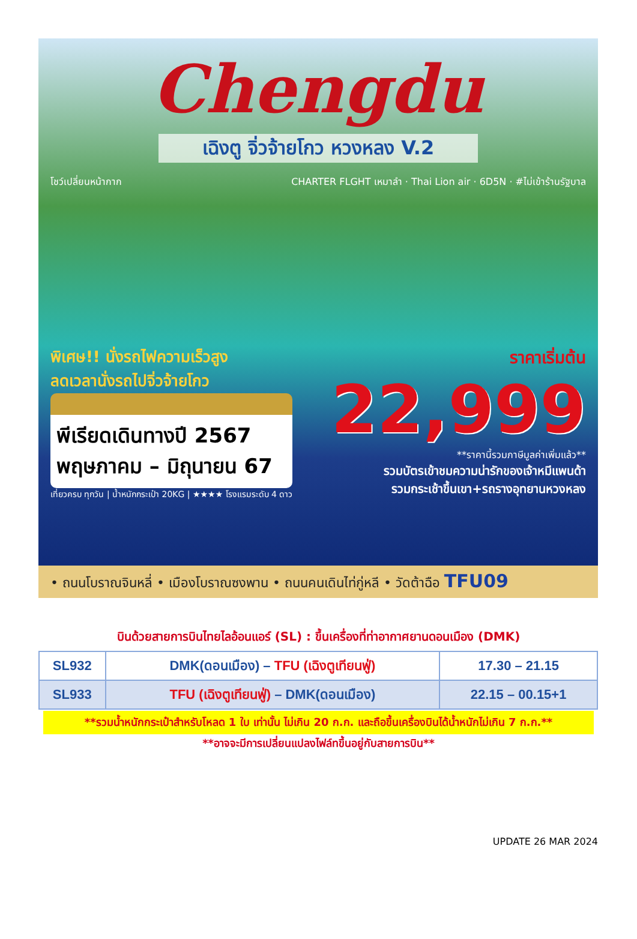Chengdu
เฉิงตู จิ่วจ้ายโกว หวงหลง V.2
โชว์เปลี่ยนหน้ากาก CHARTER FLGHT เหมาลำ · Thai Lion air · 6D5N · #ไม่เข้าร้านรัฐบาล
พิเศษ!! นั่งรถไฟความเร็วสูง
ลดเวลานั่งรถไปจิ่วจ้ายโกว
พีเรียดเดินทางปี 2567
พฤษภาคม – มิถุนายน 67
เที่ยวครบ ทุกวัน | น้ำหนักกระเป๋า 20KG | ★★★★ โรงแรมระดับ 4 ดาว
ราคาเริ่มต้น
22,999
**ราคานี้รวมภาษีมูลค่าเพิ่มแล้ว**
รวมบัตรเข้าชมความน่ารักของเจ้าหมีแพนด้า
รวมกระเช้าขึ้นเขา+รถรางอุทยานหวงหลง
• ถนนโบราณจินหลี่ • เมืองโบราณซงพาน • ถนนคนเดินไท่กู่หลี • วัดต้าฉือ TFU09
บินด้วยสายการบินไทยไลอ้อนแอร์ (SL) : ขึ้นเครื่องที่ท่าอากาศยานดอนเมือง (DMK)
| SL932 | DMK(ดอนเมือง) – TFU (เฉิงตูเทียนฟู่) | 17.30 – 21.15 |
| SL933 | TFU (เฉิงตูเทียนฟู่) – DMK(ดอนเมือง) | 22.15 – 00.15+1 |
**รวมน้ำหนักกระเป๋าสำหรับโหลด 1 ใบ เท่านั้น ไม่เกิน 20 ก.ก. และถือขึ้นเครื่องบินได้น้ำหนักไม่เกิน 7 ก.ก.**
**อาจจะมีการเปลี่ยนแปลงไฟล์ทขึ้นอยู่กับสายการบิน**
UPDATE 26 MAR 2024